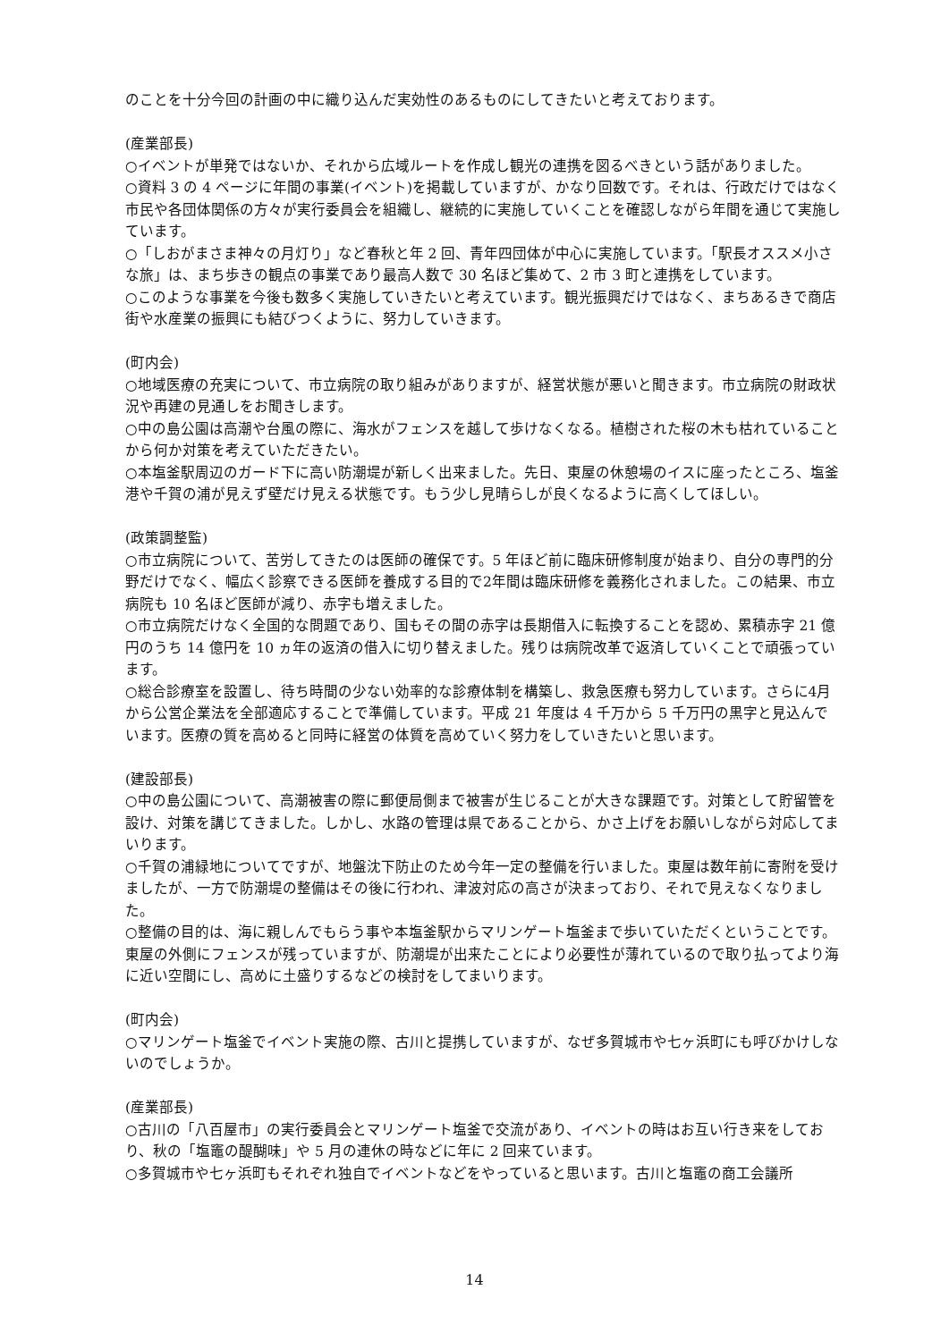のことを十分今回の計画の中に織り込んだ実効性のあるものにしてきたいと考えております。
(産業部長)
○イベントが単発ではないか、それから広域ルートを作成し観光の連携を図るべきという話がありました。
○資料 3 の 4 ページに年間の事業(イベント)を掲載していますが、かなり回数です。それは、行政だけではなく市民や各団体関係の方々が実行委員会を組織し、継続的に実施していくことを確認しながら年間を通じて実施しています。
○「しおがまさま神々の月灯り」など春秋と年 2 回、青年四団体が中心に実施しています。「駅長オススメ小さな旅」は、まち歩きの観点の事業であり最高人数で 30 名ほど集めて、2 市 3 町と連携をしています。
○このような事業を今後も数多く実施していきたいと考えています。観光振興だけではなく、まちあるきで商店街や水産業の振興にも結びつくように、努力していきます。
(町内会)
○地域医療の充実について、市立病院の取り組みがありますが、経営状態が悪いと聞きます。市立病院の財政状況や再建の見通しをお聞きします。
○中の島公園は高潮や台風の際に、海水がフェンスを越して歩けなくなる。植樹された桜の木も枯れていることから何か対策を考えていただきたい。
○本塩釜駅周辺のガード下に高い防潮堤が新しく出来ました。先日、東屋の休憩場のイスに座ったところ、塩釜港や千賀の浦が見えず壁だけ見える状態です。もう少し見晴らしが良くなるように高くしてほしい。
(政策調整監)
○市立病院について、苦労してきたのは医師の確保です。5 年ほど前に臨床研修制度が始まり、自分の専門的分野だけでなく、幅広く診察できる医師を養成する目的で2年間は臨床研修を義務化されました。この結果、市立病院も 10 名ほど医師が減り、赤字も増えました。
○市立病院だけなく全国的な問題であり、国もその間の赤字は長期借入に転換することを認め、累積赤字 21 億円のうち 14 億円を 10 ヵ年の返済の借入に切り替えました。残りは病院改革で返済していくことで頑張っています。
○総合診療室を設置し、待ち時間の少ない効率的な診療体制を構築し、救急医療も努力しています。さらに4月から公営企業法を全部適応することで準備しています。平成 21 年度は 4 千万から 5 千万円の黒字と見込んでいます。医療の質を高めると同時に経営の体質を高めていく努力をしていきたいと思います。
(建設部長)
○中の島公園について、高潮被害の際に郵便局側まで被害が生じることが大きな課題です。対策として貯留管を設け、対策を講じてきました。しかし、水路の管理は県であることから、かさ上げをお願いしながら対応してまいります。
○千賀の浦緑地についてですが、地盤沈下防止のため今年一定の整備を行いました。東屋は数年前に寄附を受けましたが、一方で防潮堤の整備はその後に行われ、津波対応の高さが決まっており、それで見えなくなりました。
○整備の目的は、海に親しんでもらう事や本塩釜駅からマリンゲート塩釜まで歩いていただくということです。東屋の外側にフェンスが残っていますが、防潮堤が出来たことにより必要性が薄れているので取り払ってより海に近い空間にし、高めに土盛りするなどの検討をしてまいります。
(町内会)
○マリンゲート塩釜でイベント実施の際、古川と提携していますが、なぜ多賀城市や七ヶ浜町にも呼びかけしないのでしょうか。
(産業部長)
○古川の「八百屋市」の実行委員会とマリンゲート塩釜で交流があり、イベントの時はお互い行き来をしており、秋の「塩竈の醍醐味」や 5 月の連休の時などに年に 2 回来ています。
○多賀城市や七ヶ浜町もそれぞれ独自でイベントなどをやっていると思います。古川と塩竈の商工会議所
14